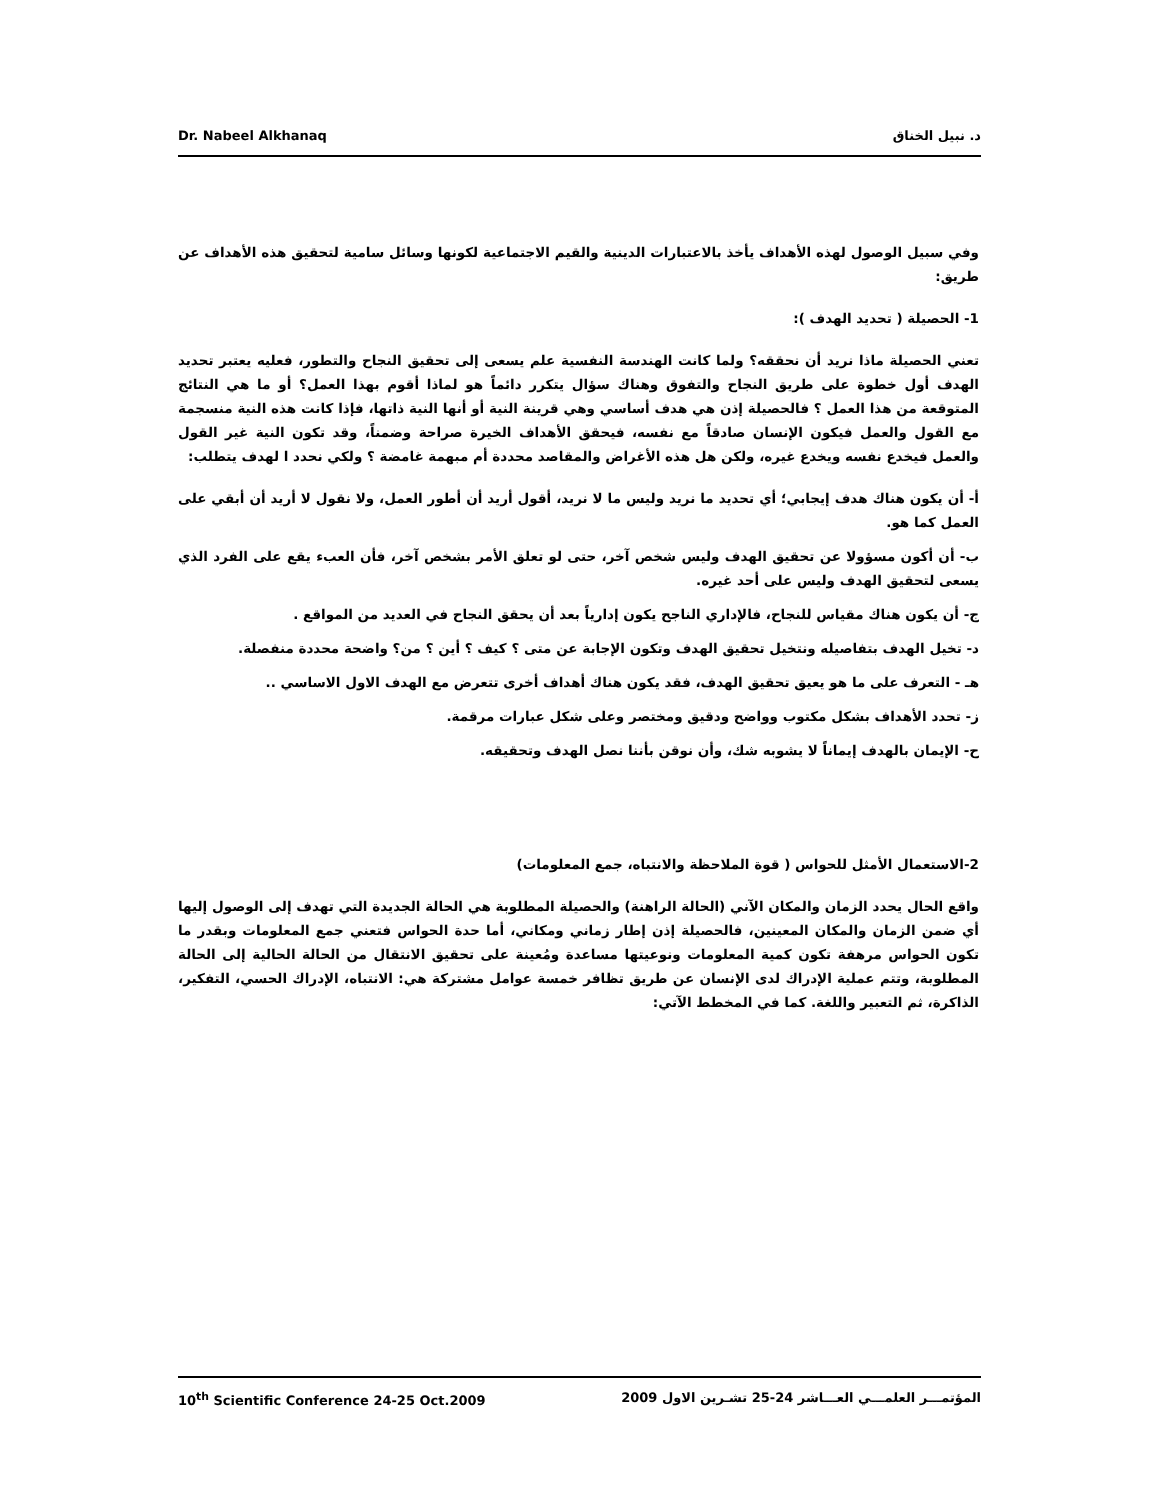Dr. Nabeel Alkhanaq د. نبيل الخناق
وفي سبيل الوصول لهذه الأهداف يأخذ بالاعتبارات الدينية والقيم الاجتماعية لكونها وسائل سامية لتحقيق هذه الأهداف عن طريق:
1- الحصيلة ( تحديد الهدف ):
تعني الحصيلة ماذا نريد أن نحققه؟ ولما كانت الهندسة النفسية علم يسعى إلى تحقيق النجاح والتطور، فعليه يعتبر تحديد الهدف أول خطوة على طريق النجاح والتفوق وهناك سؤال يتكرر دائماً هو لماذا أقوم بهذا العمل؟ أو ما هي النتائج المتوقعة من هذا العمل ؟ فالحصيلة إذن هي هدف أساسي وهي قرينة النية أو أنها النية ذاتها، فإذا كانت هذه النية منسجمة مع القول والعمل فيكون الإنسان صادقاً مع نفسه، فيحقق الأهداف الخيرة صراحة وضمناً، وقد تكون النية غير القول والعمل فيخدع نفسه ويخدع غيره، ولكن هل هذه الأغراض والمقاصد محددة أم مبهمة غامضة ؟ ولكي نحدد ا لهدف يتطلب:
أ- أن يكون هناك هدف إيجابي؛ أي تحديد ما نريد وليس ما لا نريد، أقول أريد أن أطور العمل، ولا نقول لا أريد أن أبقي على العمل كما هو.
ب- أن أكون مسؤولا عن تحقيق الهدف وليس شخص آخر، حتى لو تعلق الأمر بشخص آخر، فأن العبء يقع على الفرد الذي يسعى لتحقيق الهدف وليس على أحد غيره.
ج- أن يكون هناك مقياس للنجاح، فالإداري الناجح يكون إدارياً بعد أن يحقق النجاح في العديد من المواقع .
د- تخيل الهدف بتفاصيله ونتخيل تحقيق الهدف وتكون الإجابة عن متى ؟ كيف ؟ أين ؟ من؟ واضحة محددة منفصلة.
هـ - التعرف على ما هو يعيق تحقيق الهدف، فقد يكون هناك أهداف أخرى تتعرض مع الهدف الاول الاساسي ..
ز- تحدد الأهداف بشكل مكتوب وواضح ودقيق ومختصر وعلى شكل عبارات مرقمة.
ح- الإيمان بالهدف إيماناً لا يشوبه شك، وأن نوقن بأننا نصل الهدف وتحقيقه.
2-الاستعمال الأمثل للحواس ( قوة الملاحظة والانتباه، جمع المعلومات)
واقع الحال يحدد الزمان والمكان الآني (الحالة الراهنة) والحصيلة المطلوبة هي الحالة الجديدة التي تهدف إلى الوصول إليها أي ضمن الزمان والمكان المعينين، فالحصيلة إذن إطار زماني ومكاني، أما حدة الحواس فتعني جمع المعلومات وبقدر ما تكون الحواس مرهفة تكون كمية المعلومات ونوعيتها مساعدة ومُعينة على تحقيق الانتقال من الحالة الحالية إلى الحالة المطلوبة، وتتم عملية الإدراك لدى الإنسان عن طريق تظافر خمسة عوامل مشتركة هي: الانتباه، الإدراك الحسي، التفكير، الذاكرة، ثم التعبير واللغة. كما في المخطط الآتي:
10<sup>th</sup> Scientific Conference 24-25 Oct.2009 المؤتمـــر العلمـــي العـــاشر 24-25 تشـرين الاول 2009